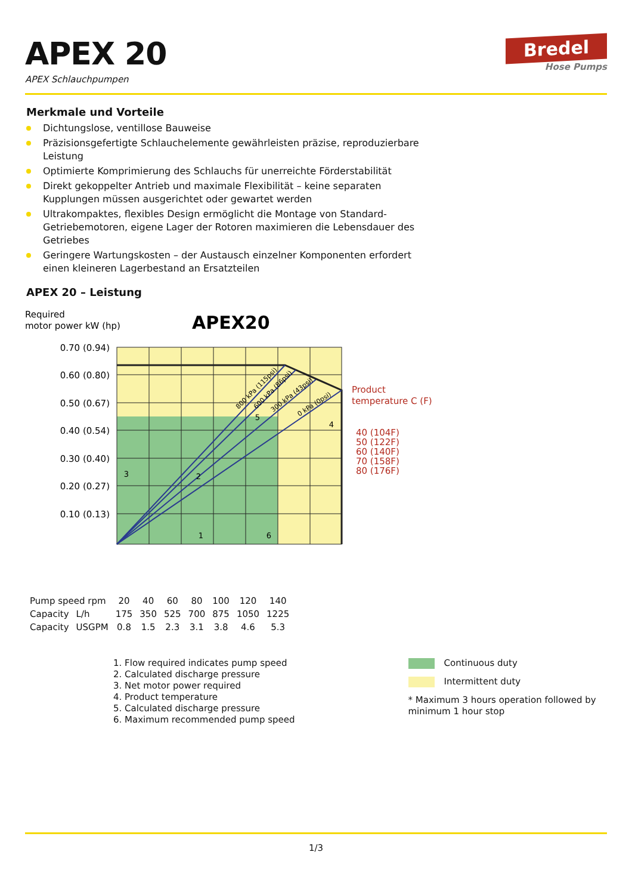APEX 20
APEX Schlauchpumpen
Bredel
Hose Pumps
Merkmale und Vorteile
Dichtungslose, ventillose Bauweise
Präzisionsgefertigte Schlauchelemente gewährleisten präzise, reproduzierbare Leistung
Optimierte Komprimierung des Schlauchs für unerreichte Förderstabilität
Direkt gekoppelter Antrieb und maximale Flexibilität – keine separaten Kupplungen müssen ausgerichtet oder gewartet werden
Ultrakompaktes, flexibles Design ermöglicht die Montage von Standard-Getriebemotoren, eigene Lager der Rotoren maximieren die Lebensdauer des Getriebes
Geringere Wartungskosten – der Austausch einzelner Komponenten erfordert einen kleineren Lagerbestand an Ersatzteilen
APEX 20 – Leistung
Required
motor power kW (hp)
APEX20
Product
temperature C (F)
40 (104F)
50 (122F)
60 (140F)
70 (158F)
80 (176F)
0.70 (0.94)
0.60 (0.80)
0.50 (0.67)
0.40 (0.54)
0.30 (0.40)
0.20 (0.27)
0.10 (0.13)
800 kPa (115psi)
600 kPa (86psi)
300 kPa (43psi)
0 kPa (0psi)
5
4
3
2
1
6
| Pump speed rpm | | 20 | 40 | 60 | 80 | 100 | 120 | 140 |
| Capacity | L/h | 175 | 350 | 525 | 700 | 875 | 1050 | 1225 |
| Capacity | USGPM | 0.8 | 1.5 | 2.3 | 3.1 | 3.8 | 4.6 | 5.3 |
1. Flow required indicates pump speed
2. Calculated discharge pressure
3. Net motor power required
4. Product temperature
5. Calculated discharge pressure
6. Maximum recommended pump speed
Continuous duty
Intermittent duty
* Maximum 3 hours operation followed by minimum 1 hour stop
1/3